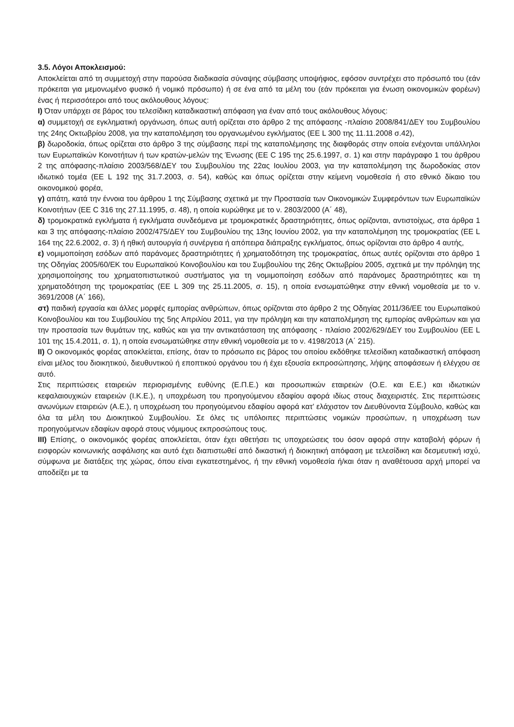3.5. Λόγοι Αποκλεισμού:
Αποκλείεται από τη συμμετοχή στην παρούσα διαδικασία σύναψης σύμβασης υποψήφιος, εφόσον συντρέχει στο πρόσωπό του (εάν πρόκειται για μεμονωμένο φυσικό ή νομικό πρόσωπο) ή σε ένα από τα μέλη του (εάν πρόκειται για ένωση οικονομικών φορέων) ένας ή περισσότεροι από τους ακόλουθους λόγους:
Ι) Όταν υπάρχει σε βάρος του τελεσίδικη καταδικαστική απόφαση για έναν από τους ακόλουθους λόγους:
α) συμμετοχή σε εγκληματική οργάνωση, όπως αυτή ορίζεται στο άρθρο 2 της απόφασης -πλαίσιο 2008/841/ΔΕΥ του Συμβουλίου της 24ης Οκτωβρίου 2008, για την καταπολέμηση του οργανωμένου εγκλήματος (ΕΕ L 300 της 11.11.2008 σ.42),
β) δωροδοκία, όπως ορίζεται στο άρθρο 3 της σύμβασης περί της καταπολέμησης της διαφθοράς στην οποία ενέχονται υπάλληλοι των Ευρωπαϊκών Κοινοτήτων ή των κρατών-μελών της Ένωσης (ΕΕ C 195 της 25.6.1997, σ. 1) και στην παράγραφο 1 του άρθρου 2 της απόφασης-πλαίσιο 2003/568/ΔΕΥ του Συμβουλίου της 22ας Ιουλίου 2003, για την καταπολέμηση της δωροδοκίας στον ιδιωτικό τομέα (ΕΕ L 192 της 31.7.2003, σ. 54), καθώς και όπως ορίζεται στην κείμενη νομοθεσία ή στο εθνικό δίκαιο του οικονομικού φορέα,
γ) απάτη, κατά την έννοια του άρθρου 1 της Σύμβασης σχετικά με την Προστασία των Οικονομικών Συμφερόντων των Ευρωπαϊκών Κοινοτήτων (ΕΕ C 316 της 27.11.1995, σ. 48), η οποία κυρώθηκε με το ν. 2803/2000 (Α΄ 48),
δ) τρομοκρατικά εγκλήματα ή εγκλήματα συνδεόμενα με τρομοκρατικές δραστηριότητες, όπως ορίζονται, αντιστοίχως, στα άρθρα 1 και 3 της απόφασης-πλαίσιο 2002/475/ΔΕΥ του Συμβουλίου της 13ης Ιουνίου 2002, για την καταπολέμηση της τρομοκρατίας (ΕΕ L 164 της 22.6.2002, σ. 3) ή ηθική αυτουργία ή συνέργεια ή απόπειρα διάπραξης εγκλήματος, όπως ορίζονται στο άρθρο 4 αυτής,
ε) νομιμοποίηση εσόδων από παράνομες δραστηριότητες ή χρηματοδότηση της τρομοκρατίας, όπως αυτές ορίζονται στο άρθρο 1 της Οδηγίας 2005/60/ΕΚ του Ευρωπαϊκού Κοινοβουλίου και του Συμβουλίου της 26ης Οκτωβρίου 2005, σχετικά με την πρόληψη της χρησιμοποίησης του χρηματοπιστωτικού συστήματος για τη νομιμοποίηση εσόδων από παράνομες δραστηριότητες και τη χρηματοδότηση της τρομοκρατίας (ΕΕ L 309 της 25.11.2005, σ. 15), η οποία ενσωματώθηκε στην εθνική νομοθεσία με το ν. 3691/2008 (Α΄ 166),
στ) παιδική εργασία και άλλες μορφές εμπορίας ανθρώπων, όπως ορίζονται στο άρθρο 2 της Οδηγίας 2011/36/ΕΕ του Ευρωπαϊκού Κοινοβουλίου και του Συμβουλίου της 5ης Απριλίου 2011, για την πρόληψη και την καταπολέμηση της εμπορίας ανθρώπων και για την προστασία των θυμάτων της, καθώς και για την αντικατάσταση της απόφασης - πλαίσιο 2002/629/ΔΕΥ του Συμβουλίου (ΕΕ L 101 της 15.4.2011, σ. 1), η οποία ενσωματώθηκε στην εθνική νομοθεσία με το ν. 4198/2013 (Α΄ 215).
ΙΙ) Ο οικονομικός φορέας αποκλείεται, επίσης, όταν το πρόσωπο εις βάρος του οποίου εκδόθηκε τελεσίδικη καταδικαστική απόφαση είναι μέλος του διοικητικού, διευθυντικού ή εποπτικού οργάνου του ή έχει εξουσία εκπροσώπησης, λήψης αποφάσεων ή ελέγχου σε αυτό.
Στις περιπτώσεις εταιρειών περιορισμένης ευθύνης (Ε.Π.Ε.) και προσωπικών εταιρειών (Ο.Ε. και Ε.Ε.) και ιδιωτικών κεφαλαιουχικών εταιρειών (Ι.Κ.Ε.), η υποχρέωση του προηγούμενου εδαφίου αφορά ιδίως στους διαχειριστές. Στις περιπτώσεις ανωνύμων εταιρειών (Α.Ε.), η υποχρέωση του προηγούμενου εδαφίου αφορά κατ’ ελάχιστον τον Διευθύνοντα Σύμβουλο, καθώς και όλα τα μέλη του Διοικητικού Συμβουλίου. Σε όλες τις υπόλοιπες περιπτώσεις νομικών προσώπων, η υποχρέωση των προηγούμενων εδαφίων αφορά στους νόμιμους εκπροσώπους τους.
ΙΙΙ) Επίσης, ο οικονομικός φορέας αποκλείεται, όταν έχει αθετήσει τις υποχρεώσεις του όσον αφορά στην καταβολή φόρων ή εισφορών κοινωνικής ασφάλισης και αυτό έχει διαπιστωθεί από δικαστική ή διοικητική απόφαση με τελεσίδικη και δεσμευτική ισχύ, σύμφωνα με διατάξεις της χώρας, όπου είναι εγκατεστημένος, ή την εθνική νομοθεσία ή/και όταν η αναθέτουσα αρχή μπορεί να αποδείξει με τα